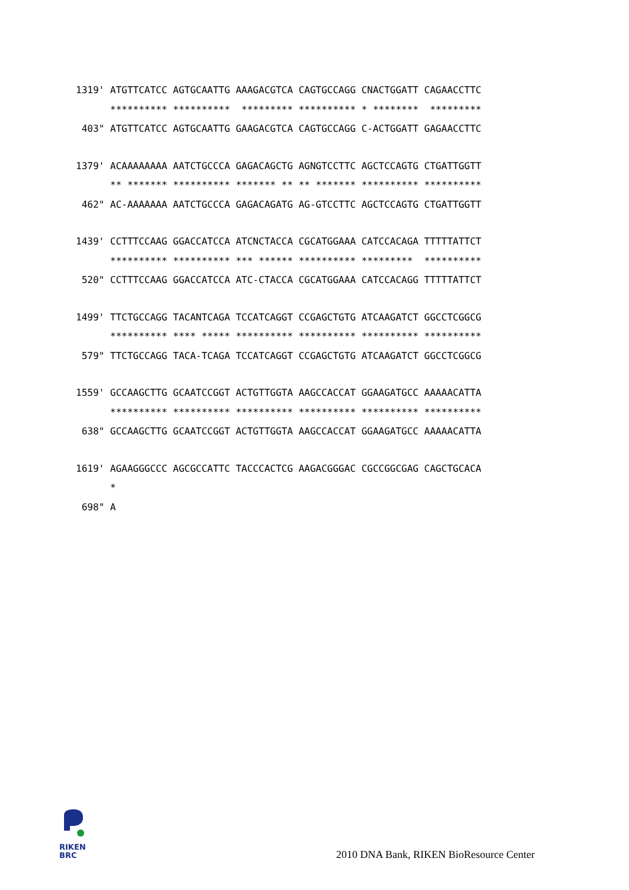1319' ATGTTCATCC AGTGCAATTG AAAGACGTCA CAGTGCCAGG CNACTGGATT CAGAACCTTC
      ********** **********  ********* ********** * ********  *********
 403" ATGTTCATCC AGTGCAATTG GAAGACGTCA CAGTGCCAGG C-ACTGGATT GAGAACCTTC
1379' ACAAAAAAAA AATCTGCCCA GAGACAGCTG AGNGTCCTTC AGCTCCAGTG CTGATTGGTT
      ** ******* ********** ******* ** ** ******* ********** **********
 462" AC-AAAAAAA AATCTGCCCA GAGACAGATG AG-GTCCTTC AGCTCCAGTG CTGATTGGTT
1439' CCTTTCCAAG GGACCATCCA ATCNCTACCA CGCATGGAAA CATCCACAGA TTTTTATTCT
      ********** ********** *** ****** ********** *********  **********
 520" CCTTTCCAAG GGACCATCCA ATC-CTACCA CGCATGGAAA CATCCACAGG TTTTTATTCT
1499' TTCTGCCAGG TACANTCAGA TCCATCAGGT CCGAGCTGTG ATCAAGATCT GGCCTCGGCG
      ********** **** ***** ********** ********** ********** **********
 579" TTCTGCCAGG TACA-TCAGA TCCATCAGGT CCGAGCTGTG ATCAAGATCT GGCCTCGGCG
1559' GCCAAGCTTG GCAATCCGGT ACTGTTGGTA AAGCCACCAT GGAAGATGCC AAAAACATTA
      ********** ********** ********** ********** ********** **********
 638" GCCAAGCTTG GCAATCCGGT ACTGTTGGTA AAGCCACCAT GGAAGATGCC AAAAACATTA
1619' AGAAGGGCCC AGCGCCATTC TACCCACTCG AAGACGGGAC CGCCGGCGAG CAGCTGCACA
      *
 698" A
RIKEN
BRC
2010 DNA Bank, RIKEN BioResource Center